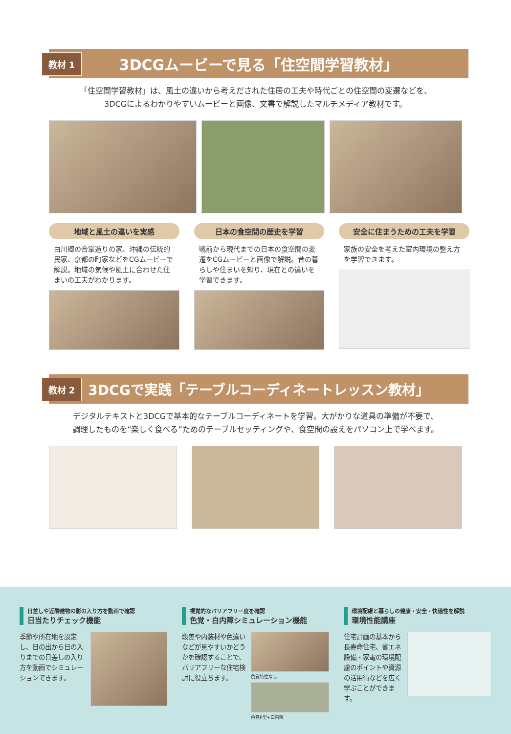教材 1
3DCGムービーで見る「住空間学習教材」
「住空間学習教材」は、風土の違いから考えだされた住居の工夫や時代ごとの住空間の変遷などを、
3DCGによるわかりやすいムービーと画像、文書で解説したマルチメディア教材です。
地域と風土の違いを実感
白川郷の合掌造りの家、沖縄の伝統的民家、京都の町家などをCGムービーで解説。地域の気候や風土に合わせた住まいの工夫がわかります。
日本の食空間の歴史を学習
戦前から現代までの日本の食空間の変遷をCGムービーと画像で解説。昔の暮らしや住まいを知り、現在との違いを学習できます。
安全に住まうための工夫を学習
家族の安全を考えた室内環境の整え方を学習できます。
教材 2
3DCGで実践「テーブルコーディネートレッスン教材」
デジタルテキストと3DCGで基本的なテーブルコーディネートを学習。大がかりな道具の準備が不要で、
調理したものを“楽しく食べる”ためのテーブルセッティングや、食空間の設えをパソコン上で学べます。
日差しや近隣建物の影の入り方を動画で確認
日当たりチェック機能
季節や所在地を設定し、日の出から日の入りまでの日差しの入り方を動画でシミュレーションできます。
視覚的なバリアフリー度を確認
色覚・白内障シミュレーション機能
段差や内装材や色違いなどが見やすいかどうかを確認することで、バリアフリーな住宅検討に役立ちます。
色覚特性なし
色覚P型+白内障
環境配慮と暮らしの健康・安全・快適性を解説
環境性能講座
住宅計画の基本から長寿命住宅、省エネ設備・家電の環境配慮のポイントや資源の活用術などを広く学ぶことができます。